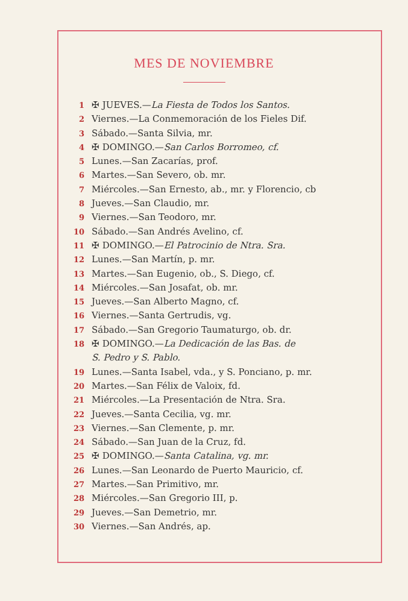MES DE NOVIEMBRE
1 ✠ JUEVES.—La Fiesta de Todos los Santos.
2 Viernes.—La Conmemoración de los Fieles Dif.
3 Sábado.—Santa Silvia, mr.
4 ✠ DOMINGO.—San Carlos Borromeo, cf.
5 Lunes.—San Zacarías, prof.
6 Martes.—San Severo, ob. mr.
7 Miércoles.—San Ernesto, ab., mr. y Florencio, cb
8 Jueves.—San Claudio, mr.
9 Viernes.—San Teodoro, mr.
10 Sábado.—San Andrés Avelino, cf.
11 ✠ DOMINGO.—El Patrocinio de Ntra. Sra.
12 Lunes.—San Martín, p. mr.
13 Martes.—San Eugenio, ob., S. Diego, cf.
14 Miércoles.—San Josafat, ob. mr.
15 Jueves.—San Alberto Magno, cf.
16 Viernes.—Santa Gertrudis, vg.
17 Sábado.—San Gregorio Taumaturgo, ob. dr.
18 ✠ DOMINGO.—La Dedicación de las Bas. de
S. Pedro y S. Pablo.
19 Lunes.—Santa Isabel, vda., y S. Ponciano, p. mr.
20 Martes.—San Félix de Valoix, fd.
21 Miércoles.—La Presentación de Ntra. Sra.
22 Jueves.—Santa Cecilia, vg. mr.
23 Viernes.—San Clemente, p. mr.
24 Sábado.—San Juan de la Cruz, fd.
25 ✠ DOMINGO.—Santa Catalina, vg. mr.
26 Lunes.—San Leonardo de Puerto Mauricio, cf.
27 Martes.—San Primitivo, mr.
28 Miércoles.—San Gregorio III, p.
29 Jueves.—San Demetrio, mr.
30 Viernes.—San Andrés, ap.